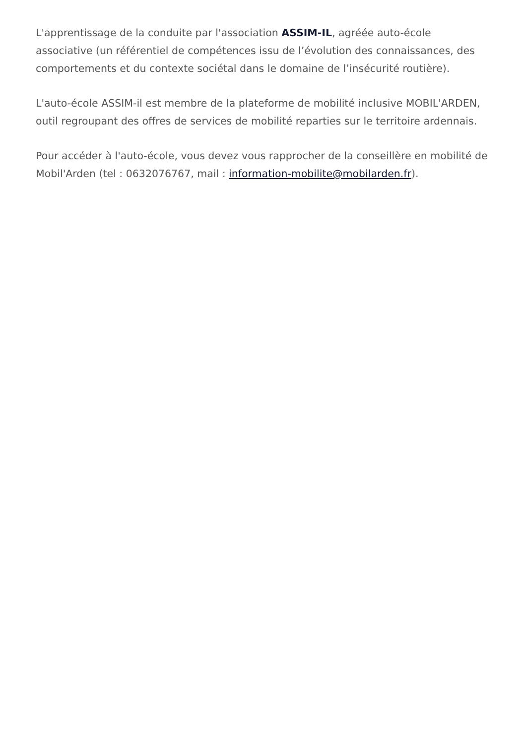L'apprentissage de la conduite par l'association ASSIM-IL, agréée auto-école associative (un référentiel de compétences issu de l’évolution des connaissances, des comportements et du contexte sociétal dans le domaine de l’insécurité routière).
L'auto-école ASSIM-il est membre de la plateforme de mobilité inclusive MOBIL'ARDEN, outil regroupant des offres de services de mobilité reparties sur le territoire ardennais.
Pour accéder à l'auto-école, vous devez vous rapprocher de la conseillère en mobilité de Mobil'Arden (tel : 0632076767, mail : information-mobilite@mobilarden.fr).